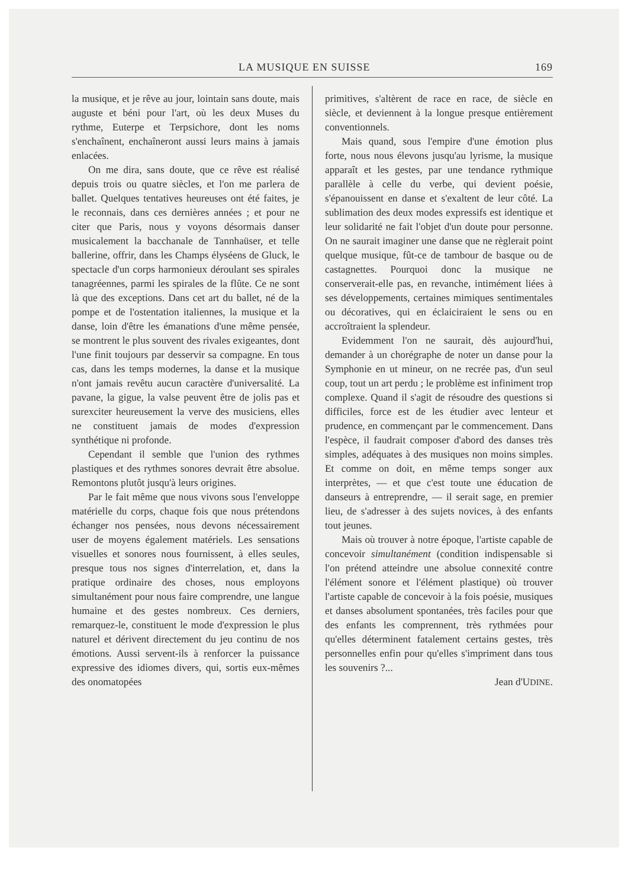LA MUSIQUE EN SUISSE 169
la musique, et je rêve au jour, lointain sans doute, mais auguste et béni pour l'art, où les deux Muses du rythme, Euterpe et Terpsichore, dont les noms s'enchaînent, enchaîneront aussi leurs mains à jamais enlacées.
On me dira, sans doute, que ce rêve est réalisé depuis trois ou quatre siècles, et l'on me parlera de ballet. Quelques tentatives heureuses ont été faites, je le reconnais, dans ces dernières années ; et pour ne citer que Paris, nous y voyons désormais danser musicalement la bacchanale de Tannhaüser, et telle ballerine, offrir, dans les Champs élyséens de Gluck, le spectacle d'un corps harmonieux déroulant ses spirales tanagréennes, parmi les spirales de la flûte. Ce ne sont là que des exceptions. Dans cet art du ballet, né de la pompe et de l'ostentation italiennes, la musique et la danse, loin d'être les émanations d'une même pensée, se montrent le plus souvent des rivales exigeantes, dont l'une finit toujours par desservir sa compagne. En tous cas, dans les temps modernes, la danse et la musique n'ont jamais revêtu aucun caractère d'universalité. La pavane, la gigue, la valse peuvent être de jolis pas et surexciter heureusement la verve des musiciens, elles ne constituent jamais de modes d'expression synthétique ni profonde.
Cependant il semble que l'union des rythmes plastiques et des rythmes sonores devrait être absolue. Remontons plutôt jusqu'à leurs origines.
Par le fait même que nous vivons sous l'enveloppe matérielle du corps, chaque fois que nous prétendons échanger nos pensées, nous devons nécessairement user de moyens également matériels. Les sensations visuelles et sonores nous fournissent, à elles seules, presque tous nos signes d'interrelation, et, dans la pratique ordinaire des choses, nous employons simultanément pour nous faire comprendre, une langue humaine et des gestes nombreux. Ces derniers, remarquez-le, constituent le mode d'expression le plus naturel et dérivent directement du jeu continu de nos émotions. Aussi servent-ils à renforcer la puissance expressive des idiomes divers, qui, sortis eux-mêmes des onomatopées
primitives, s'altèrent de race en race, de siècle en siècle, et deviennent à la longue presque entièrement conventionnels.
Mais quand, sous l'empire d'une émotion plus forte, nous nous élevons jusqu'au lyrisme, la musique apparaît et les gestes, par une tendance rythmique parallèle à celle du verbe, qui devient poésie, s'épanouissent en danse et s'exaltent de leur côté. La sublimation des deux modes expressifs est identique et leur solidarité ne fait l'objet d'un doute pour personne. On ne saurait imaginer une danse que ne règlerait point quelque musique, fût-ce de tambour de basque ou de castagnettes. Pourquoi donc la musique ne conserverait-elle pas, en revanche, intimément liées à ses développements, certaines mimiques sentimentales ou décoratives, qui en éclaiciraient le sens ou en accroîtraient la splendeur.
Evidemment l'on ne saurait, dès aujourd'hui, demander à un chorégraphe de noter un danse pour la Symphonie en ut mineur, on ne recrée pas, d'un seul coup, tout un art perdu ; le problème est infiniment trop complexe. Quand il s'agit de résoudre des questions si difficiles, force est de les étudier avec lenteur et prudence, en commençant par le commencement. Dans l'espèce, il faudrait composer d'abord des danses très simples, adéquates à des musiques non moins simples. Et comme on doit, en même temps songer aux interprètes, — et que c'est toute une éducation de danseurs à entreprendre, — il serait sage, en premier lieu, de s'adresser à des sujets novices, à des enfants tout jeunes.
Mais où trouver à notre époque, l'artiste capable de concevoir simultanément (condition indispensable si l'on prétend atteindre une absolue connexité contre l'élément sonore et l'élément plastique) où trouver l'artiste capable de concevoir à la fois poésie, musiques et danses absolument spontanées, très faciles pour que des enfants les comprennent, très rythmées pour qu'elles déterminent fatalement certains gestes, très personnelles enfin pour qu'elles s'impriment dans tous les souvenirs ?...
Jean d'UDINE.